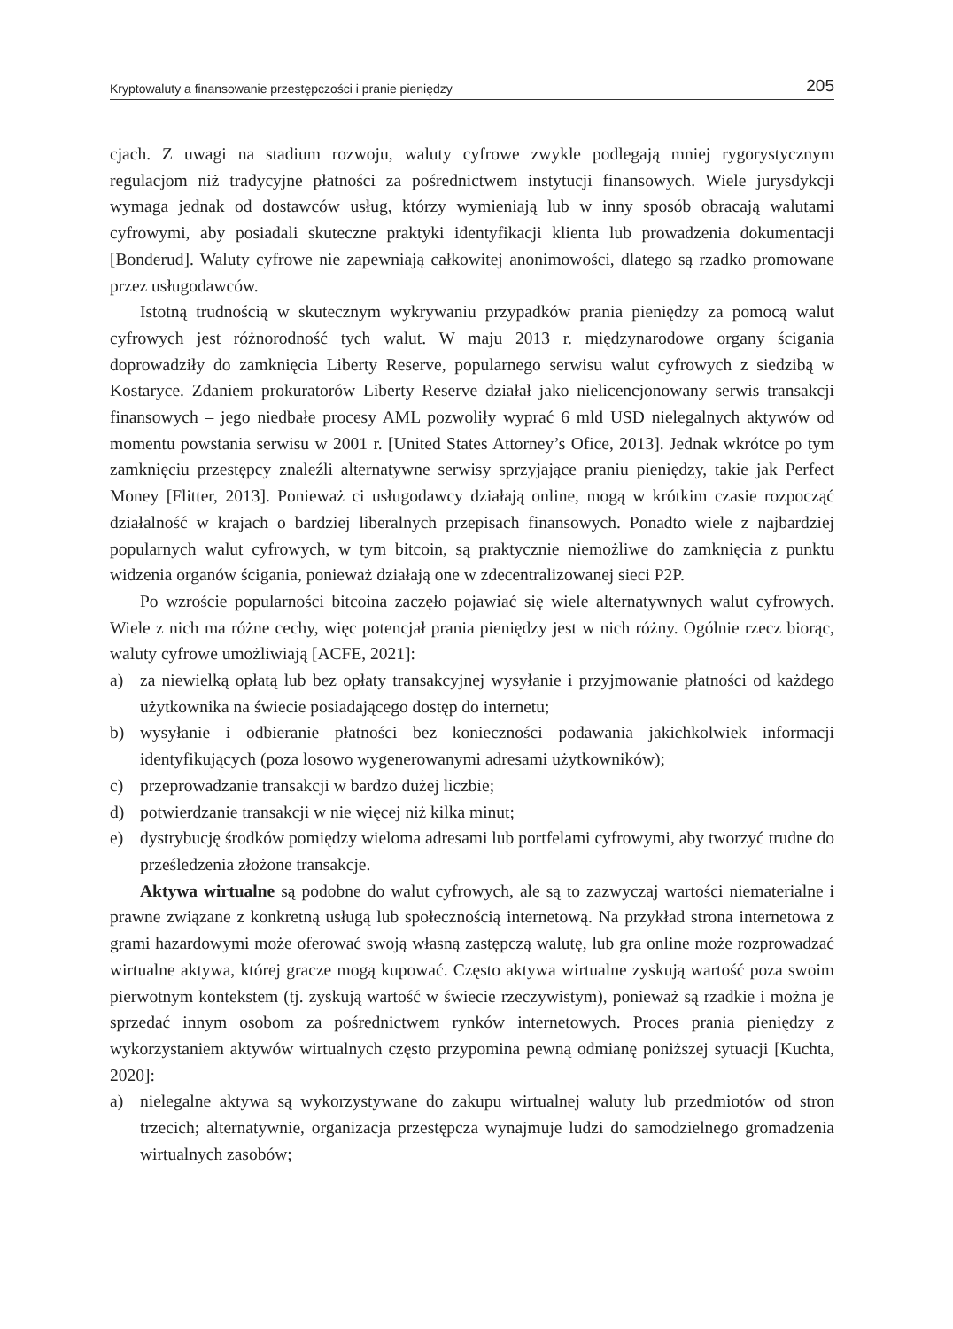Kryptowaluty a finansowanie przestępczości i pranie pieniędzy 205
cjach. Z uwagi na stadium rozwoju, waluty cyfrowe zwykle podlegają mniej rygorystycznym regulacjom niż tradycyjne płatności za pośrednictwem instytucji finansowych. Wiele jurysdykcji wymaga jednak od dostawców usług, którzy wymieniają lub w inny sposób obracają walutami cyfrowymi, aby posiadali skuteczne praktyki identyfikacji klienta lub prowadzenia dokumentacji [Bonderud]. Waluty cyfrowe nie zapewniają całkowitej anonimowości, dlatego są rzadko promowane przez usługodawców.
Istotną trudnością w skutecznym wykrywaniu przypadków prania pieniędzy za pomocą walut cyfrowych jest różnorodność tych walut. W maju 2013 r. międzynarodowe organy ścigania doprowadziły do zamknięcia Liberty Reserve, popularnego serwisu walut cyfrowych z siedzibą w Kostaryce. Zdaniem prokuratorów Liberty Reserve działał jako nielicencjonowany serwis transakcji finansowych – jego niedbałe procesy AML pozwoliły wyprać 6 mld USD nielegalnych aktywów od momentu powstania serwisu w 2001 r. [United States Attorney’s Ofice, 2013]. Jednak wkrótce po tym zamknięciu przestępcy znaleźli alternatywne serwisy sprzyjające praniu pieniędzy, takie jak Perfect Money [Flitter, 2013]. Ponieważ ci usługodawcy działają online, mogą w krótkim czasie rozpocząć działalność w krajach o bardziej liberalnych przepisach finansowych. Ponadto wiele z najbardziej popularnych walut cyfrowych, w tym bitcoin, są praktycznie niemożliwe do zamknięcia z punktu widzenia organów ścigania, ponieważ działają one w zdecentralizowanej sieci P2P.
Po wzroście popularności bitcoina zaczęło pojawiać się wiele alternatywnych walut cyfrowych. Wiele z nich ma różne cechy, więc potencjał prania pieniędzy jest w nich różny. Ogólnie rzecz biorąc, waluty cyfrowe umożliwiają [ACFE, 2021]:
a) za niewielką opłatą lub bez opłaty transakcyjnej wysyłanie i przyjmowanie płatności od każdego użytkownika na świecie posiadającego dostęp do internetu;
b) wysyłanie i odbieranie płatności bez konieczności podawania jakichkolwiek informacji identyfikujących (poza losowo wygenerowanymi adresami użytkowników);
c) przeprowadzanie transakcji w bardzo dużej liczbie;
d) potwierdzanie transakcji w nie więcej niż kilka minut;
e) dystrybucję środków pomiędzy wieloma adresami lub portfelami cyfrowymi, aby tworzyć trudne do prześledzenia złożone transakcje.
Aktywa wirtualne są podobne do walut cyfrowych, ale są to zazwyczaj wartości niematerialne i prawne związane z konkretną usługą lub społecznością internetową. Na przykład strona internetowa z grami hazardowymi może oferować swoją własną zastępczą walutę, lub gra online może rozprowadzać wirtualne aktywa, której gracze mogą kupować. Często aktywa wirtualne zyskują wartość poza swoim pierwotnym kontekstem (tj. zyskują wartość w świecie rzeczywistym), ponieważ są rzadkie i można je sprzedać innym osobom za pośrednictwem rynków internetowych. Proces prania pieniędzy z wykorzystaniem aktywów wirtualnych często przypomina pewną odmianę poniższej sytuacji [Kuchta, 2020]:
a) nielegalne aktywa są wykorzystywane do zakupu wirtualnej waluty lub przedmiotów od stron trzecich; alternatywnie, organizacja przestępcza wynajmuje ludzi do samodzielnego gromadzenia wirtualnych zasobów;